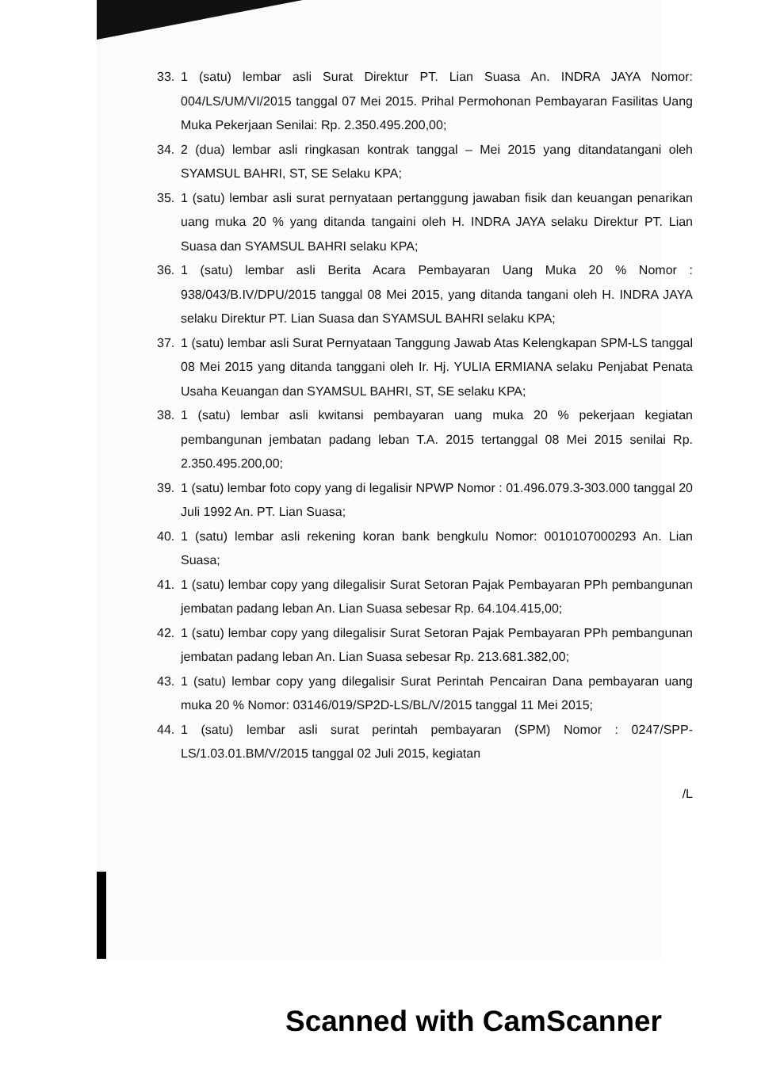33. 1 (satu) lembar asli Surat Direktur PT. Lian Suasa An. INDRA JAYA Nomor: 004/LS/UM/VI/2015 tanggal 07 Mei 2015. Prihal Permohonan Pembayaran Fasilitas Uang Muka Pekerjaan Senilai: Rp. 2.350.495.200,00;
34. 2 (dua) lembar asli ringkasan kontrak tanggal – Mei 2015 yang ditandatangani oleh SYAMSUL BAHRI, ST, SE Selaku KPA;
35. 1 (satu) lembar asli surat pernyataan pertanggung jawaban fisik dan keuangan penarikan uang muka 20 % yang ditanda tangaini oleh H. INDRA JAYA selaku Direktur PT. Lian Suasa dan SYAMSUL BAHRI selaku KPA;
36. 1 (satu) lembar asli Berita Acara Pembayaran Uang Muka 20 % Nomor : 938/043/B.IV/DPU/2015 tanggal 08 Mei 2015, yang ditanda tangani oleh H. INDRA JAYA selaku Direktur PT. Lian Suasa dan SYAMSUL BAHRI selaku KPA;
37. 1 (satu) lembar asli Surat Pernyataan Tanggung Jawab Atas Kelengkapan SPM-LS tanggal 08 Mei 2015 yang ditanda tanggani oleh Ir. Hj. YULIA ERMIANA selaku Penjabat Penata Usaha Keuangan dan SYAMSUL BAHRI, ST, SE selaku KPA;
38. 1 (satu) lembar asli kwitansi pembayaran uang muka 20 % pekerjaan kegiatan pembangunan jembatan padang leban T.A. 2015 tertanggal 08 Mei 2015 senilai Rp. 2.350.495.200,00;
39. 1 (satu) lembar foto copy yang di legalisir NPWP Nomor : 01.496.079.3-303.000 tanggal 20 Juli 1992 An. PT. Lian Suasa;
40. 1 (satu) lembar asli rekening koran bank bengkulu Nomor: 0010107000293 An. Lian Suasa;
41. 1 (satu) lembar copy yang dilegalisir Surat Setoran Pajak Pembayaran PPh pembangunan jembatan padang leban An. Lian Suasa sebesar Rp. 64.104.415,00;
42. 1 (satu) lembar copy yang dilegalisir Surat Setoran Pajak Pembayaran PPh pembangunan jembatan padang leban An. Lian Suasa sebesar Rp. 213.681.382,00;
43. 1 (satu) lembar copy yang dilegalisir Surat Perintah Pencairan Dana pembayaran uang muka 20 % Nomor: 03146/019/SP2D-LS/BL/V/2015 tanggal 11 Mei 2015;
44. 1 (satu) lembar asli surat perintah pembayaran (SPM) Nomor : 0247/SPP-LS/1.03.01.BM/V/2015 tanggal 02 Juli 2015, kegiatan
/L
Scanned with CamScanner